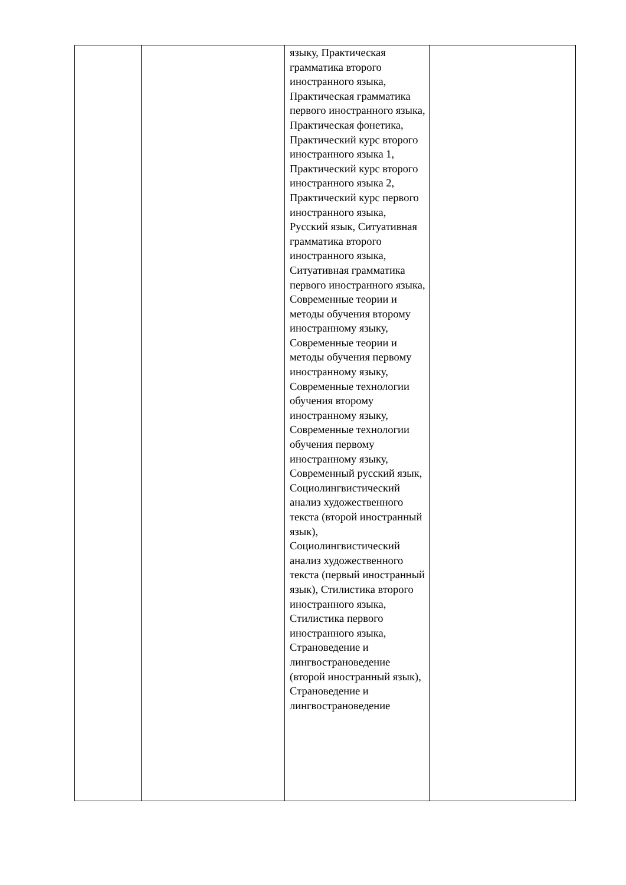| | | языку, Практическая грамматика второго иностранного языка, Практическая грамматика первого иностранного языка, Практическая фонетика, Практический курс второго иностранного языка 1, Практический курс второго иностранного языка 2, Практический курс первого иностранного языка, Русский язык, Ситуативная грамматика второго иностранного языка, Ситуативная грамматика первого иностранного языка, Современные теории и методы обучения второму иностранному языку, Современные теории и методы обучения первому иностранному языку, Современные технологии обучения второму иностранному языку, Современные технологии обучения первому иностранному языку, Современный русский язык, Социолингвистический анализ художественного текста (второй иностранный язык), Социолингвистический анализ художественного текста (первый иностранный язык), Стилистика второго иностранного языка, Стилистика первого иностранного языка, Страноведение и лингвострановедение (второй иностранный язык), Страноведение и лингвострановедение | |